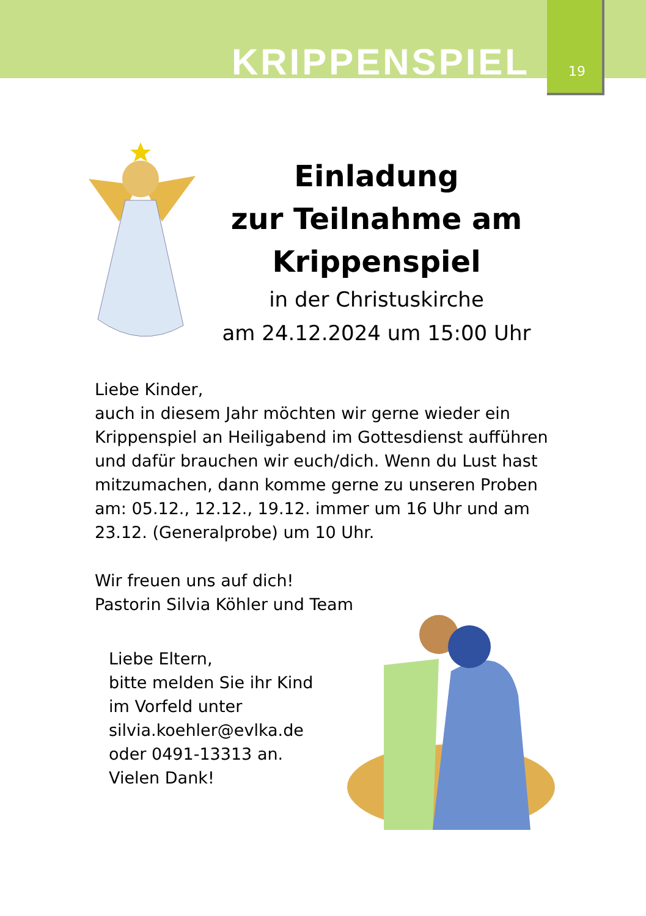KRIPPENSPIEL 19
Einladung
zur Teilnahme am
Krippenspiel
in der Christuskirche
am 24.12.2024 um 15:00 Uhr
Liebe Kinder,
auch in diesem Jahr möchten wir gerne wieder ein Krippenspiel an Heiligabend im Gottesdienst aufführen und dafür brauchen wir euch/dich. Wenn du Lust hast mitzumachen, dann komme gerne zu unseren Proben am: 05.12., 12.12., 19.12. immer um 16 Uhr und am 23.12. (Generalprobe) um 10 Uhr.
Wir freuen uns auf dich!
Pastorin Silvia Köhler und Team
Liebe Eltern,
bitte melden Sie ihr Kind im Vorfeld unter silvia.koehler@evlka.de oder 0491-13313 an.
Vielen Dank!